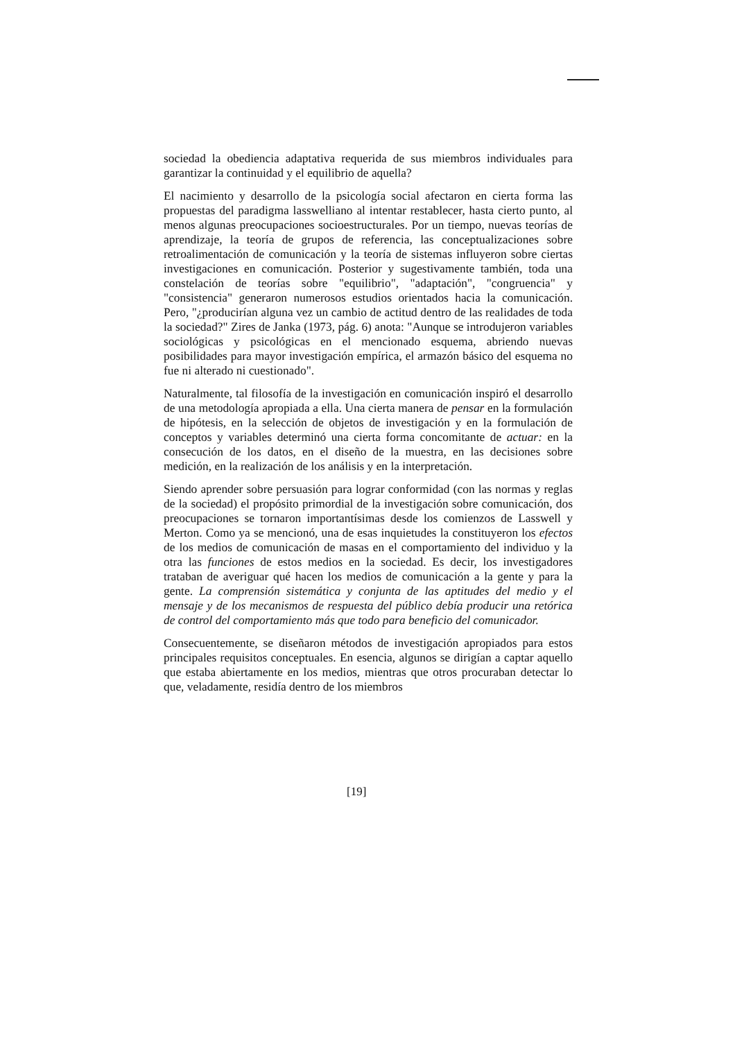sociedad la obediencia adaptativa requerida de sus miembros individuales para garantizar la continuidad y el equilibrio de aquella?
El nacimiento y desarrollo de la psicología social afectaron en cierta forma las propuestas del paradigma lasswelliano al intentar restablecer, hasta cierto punto, al menos algunas preocupaciones socioestructurales. Por un tiempo, nuevas teorías de aprendizaje, la teoría de grupos de referencia, las conceptualizaciones sobre retroalimentación de comunicación y la teoría de sistemas influyeron sobre ciertas investigaciones en comunicación. Posterior y sugestivamente también, toda una constelación de teorías sobre "equilibrio", "adaptación", "congruencia" y "consistencia" generaron numerosos estudios orientados hacia la comunicación. Pero, "¿producirían alguna vez un cambio de actitud dentro de las realidades de toda la sociedad?" Zires de Janka (1973, pág. 6) anota: "Aunque se introdujeron variables sociológicas y psicológicas en el mencionado esquema, abriendo nuevas posibilidades para mayor investigación empírica, el armazón básico del esquema no fue ni alterado ni cuestionado".
Naturalmente, tal filosofía de la investigación en comunicación inspiró el desarrollo de una metodología apropiada a ella. Una cierta manera de pensar en la formulación de hipótesis, en la selección de objetos de investigación y en la formulación de conceptos y variables determinó una cierta forma concomitante de actuar: en la consecución de los datos, en el diseño de la muestra, en las decisiones sobre medición, en la realización de los análisis y en la interpretación.
Siendo aprender sobre persuasión para lograr conformidad (con las normas y reglas de la sociedad) el propósito primordial de la investigación sobre comunicación, dos preocupaciones se tornaron importantísimas desde los comienzos de Lasswell y Merton. Como ya se mencionó, una de esas inquietudes la constituyeron los efectos de los medios de comunicación de masas en el comportamiento del individuo y la otra las funciones de estos medios en la sociedad. Es decir, los investigadores trataban de averiguar qué hacen los medios de comunicación a la gente y para la gente. La comprensión sistemática y conjunta de las aptitudes del medio y el mensaje y de los mecanismos de respuesta del público debía producir una retórica de control del comportamiento más que todo para beneficio del comunicador.
Consecuentemente, se diseñaron métodos de investigación apropiados para estos principales requisitos conceptuales. En esencia, algunos se dirigían a captar aquello que estaba abiertamente en los medios, mientras que otros procuraban detectar lo que, veladamente, residía dentro de los miembros
[19]